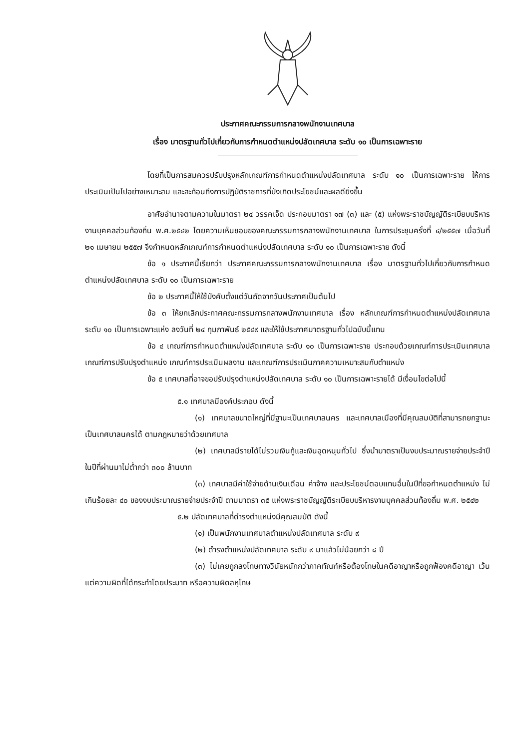ประกาศคณะกรรมการกลางพนักงานเทศบาล
เรื่อง มาตรฐานทั่วไปเกี่ยวกับการกำหนดตำแหน่งปลัดเทศบาล ระดับ ๑๐ เป็นการเฉพาะราย
โดยที่เป็นการสมควรปรับปรุงหลักเกณฑ์การกำหนดตำแหน่งปลัดเทศบาล ระดับ ๑๐ เป็นการเฉพาะราย ให้การประเมินเป็นไปอย่างเหมาะสม และสะท้อนถึงการปฏิบัติราชการที่บังเกิดประโยชน์และผลดียิ่งขึ้น
อาศัยอำนาจตามความในมาตรา ๒๔ วรรคเจ็ด ประกอบมาตรา ๑๗ (๓) และ (๕) แห่งพระราชบัญญัติระเบียบบริหารงานบุคคลส่วนท้องถิ่น พ.ศ.๒๕๔๒ โดยความเห็นชอบของคณะกรรมการกลางพนักงานเทศบาล ในการประชุมครั้งที่ ๔/๒๕๕๗ เมื่อวันที่ ๒๑ เมษายน ๒๕๕๗ จึงกำหนดหลักเกณฑ์การกำหนดตำแหน่งปลัดเทศบาล ระดับ ๑๐ เป็นการเฉพาะราย ดังนี้
ข้อ ๑ ประกาศนี้เรียกว่า ประกาศคณะกรรมการกลางพนักงานเทศบาล เรื่อง มาตรฐานทั่วไปเกี่ยวกับการกำหนดตำแหน่งปลัดเทศบาล ระดับ ๑๐ เป็นการเฉพาะราย
ข้อ ๒ ประกาศนี้ให้ใช้บังคับตั้งแต่วันถัดจากวันประกาศเป็นต้นไป
ข้อ ๓ ให้ยกเลิกประกาศคณะกรรมการกลางพนักงานเทศบาล เรื่อง หลักเกณฑ์การกำหนดตำแหน่งปลัดเทศบาล ระดับ ๑๐ เป็นการเฉพาะแห่ง ลงวันที่ ๒๔ กุมภาพันธ์ ๒๕๔๙ และให้ใช้ประกาศมาตรฐานทั่วไปฉบับนี้แทน
ข้อ ๔ เกณฑ์การกำหนดตำแหน่งปลัดเทศบาล ระดับ ๑๐ เป็นการเฉพาะราย ประกอบด้วยเกณฑ์การประเมินเทศบาล เกณฑ์การปรับปรุงตำแหน่ง เกณฑ์การประเมินผลงาน และเกณฑ์การประเมินภาคความเหมาะสมกับตำแหน่ง
ข้อ ๕ เทศบาลที่อาจขอปรับปรุงตำแหน่งปลัดเทศบาล ระดับ ๑๐ เป็นการเฉพาะรายได้ มีเงื่อนไขต่อไปนี้
๕.๑ เทศบาลมีองค์ประกอบ ดังนี้
(๑) เทศบาลขนาดใหญ่ที่มีฐานะเป็นเทศบาลนคร และเทศบาลเมืองที่มีคุณสมบัติที่สามารถยกฐานะเป็นเทศบาลนครได้ ตามกฎหมายว่าด้วยเทศบาล
(๒) เทศบาลมีรายได้ไม่รวมเงินกู้และเงินอุดหนุนทั่วไป ซึ่งนำมาตราเป็นงบประมาณรายจ่ายประจำปี ในปีที่ผ่านมาไม่ต่ำกว่า ๓๐๐ ล้านบาท
(๓) เทศบาลมีค่าใช้จ่ายด้านเงินเดือน ค่าจ้าง และประโยชน์ตอบแทนอื่นในปีที่ขอกำหนดตำแหน่ง ไม่เกินร้อยละ ๔๐ ของงบประมาณรายจ่ายประจำปี ตามมาตรา ๓๕ แห่งพระราชบัญญัติระเบียบบริหารงานบุคคลส่วนท้องถิ่น พ.ศ. ๒๕๔๒
๕.๒ ปลัดเทศบาลที่ดำรงตำแหน่งมีคุณสมบัติ ดังนี้
(๑) เป็นพนักงานเทศบาลตำแหน่งปลัดเทศบาล ระดับ ๙
(๒) ดำรงตำแหน่งปลัดเทศบาล ระดับ ๙ มาแล้วไม่น้อยกว่า ๘ ปี
(๓) ไม่เคยถูกลงโทษทางวินัยหนักกว่าภาคทัณฑ์หรือต้องโทษในคดีอาญาหรือถูกฟ้องคดีอาญา เว้นแต่ความผิดที่ได้กระทำโดยประมาท หรือความผิดลหุโทษ